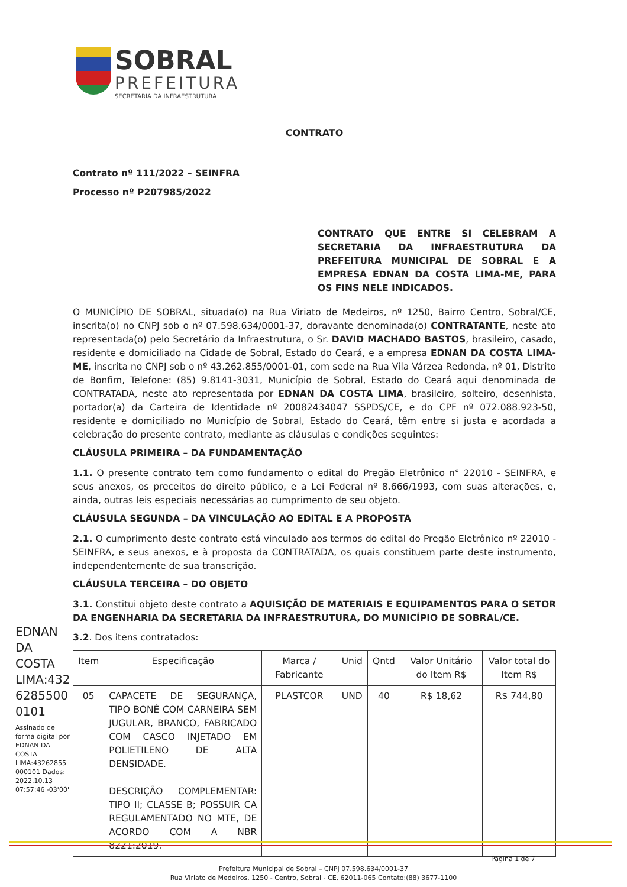SOBRAL
PREFEITURA
SECRETARIA DA INFRAESTRUTURA
CONTRATO
Contrato nº 111/2022 – SEINFRA
Processo nº P207985/2022
CONTRATO QUE ENTRE SI CELEBRAM A SECRETARIA DA INFRAESTRUTURA DA PREFEITURA MUNICIPAL DE SOBRAL E A EMPRESA EDNAN DA COSTA LIMA-ME, PARA OS FINS NELE INDICADOS.
O MUNICÍPIO DE SOBRAL, situada(o) na Rua Viriato de Medeiros, nº 1250, Bairro Centro, Sobral/CE, inscrita(o) no CNPJ sob o nº 07.598.634/0001-37, doravante denominada(o) CONTRATANTE, neste ato representada(o) pelo Secretário da Infraestrutura, o Sr. DAVID MACHADO BASTOS, brasileiro, casado, residente e domiciliado na Cidade de Sobral, Estado do Ceará, e a empresa EDNAN DA COSTA LIMA-ME, inscrita no CNPJ sob o nº 43.262.855/0001-01, com sede na Rua Vila Várzea Redonda, nº 01, Distrito de Bonfim, Telefone: (85) 9.8141-3031, Município de Sobral, Estado do Ceará aqui denominada de CONTRATADA, neste ato representada por EDNAN DA COSTA LIMA, brasileiro, solteiro, desenhista, portador(a) da Carteira de Identidade nº 20082434047 SSPDS/CE, e do CPF nº 072.088.923-50, residente e domiciliado no Município de Sobral, Estado do Ceará, têm entre si justa e acordada a celebração do presente contrato, mediante as cláusulas e condições seguintes:
CLÁUSULA PRIMEIRA – DA FUNDAMENTAÇÃO
1.1. O presente contrato tem como fundamento o edital do Pregão Eletrônico n° 22010 - SEINFRA, e seus anexos, os preceitos do direito público, e a Lei Federal nº 8.666/1993, com suas alterações, e, ainda, outras leis especiais necessárias ao cumprimento de seu objeto.
CLÁUSULA SEGUNDA – DA VINCULAÇÃO AO EDITAL E A PROPOSTA
2.1. O cumprimento deste contrato está vinculado aos termos do edital do Pregão Eletrônico nº 22010 - SEINFRA, e seus anexos, e à proposta da CONTRATADA, os quais constituem parte deste instrumento, independentemente de sua transcrição.
CLÁUSULA TERCEIRA – DO OBJETO
3.1. Constitui objeto deste contrato a AQUISIÇÃO DE MATERIAIS E EQUIPAMENTOS PARA O SETOR DA ENGENHARIA DA SECRETARIA DA INFRAESTRUTURA, DO MUNICÍPIO DE SOBRAL/CE.
3.2. Dos itens contratados:
| Item | Especificação | Marca / Fabricante | Unid | Qntd | Valor Unitário do Item R$ | Valor total do Item R$ |
| --- | --- | --- | --- | --- | --- | --- |
| 05 | CAPACETE DE SEGURANÇA, TIPO BONÉ COM CARNEIRA SEM JUGULAR, BRANCO, FABRICADO COM CASCO INJETADO EM POLIETILENO DE ALTA DENSIDADE. DESCRIÇÃO COMPLEMENTAR: TIPO II; CLASSE B; POSSUIR CA REGULAMENTADO NO MTE, DE ACORDO COM A NBR 8221:2019. | PLASTCOR | UND | 40 | R$ 18,62 | R$ 744,80 |
EDNAN DA COSTA LIMA:432 6285500 0101
Assinado de forma digital por EDNAN DA COSTA LIMA:43262855 000101 Dados: 2022.10.13 07:57:46 -03'00'
Página 1 de 7
Prefeitura Municipal de Sobral – CNPJ 07.598.634/0001-37
Rua Viriato de Medeiros, 1250 - Centro, Sobral - CE, 62011-065 Contato:(88) 3677-1100